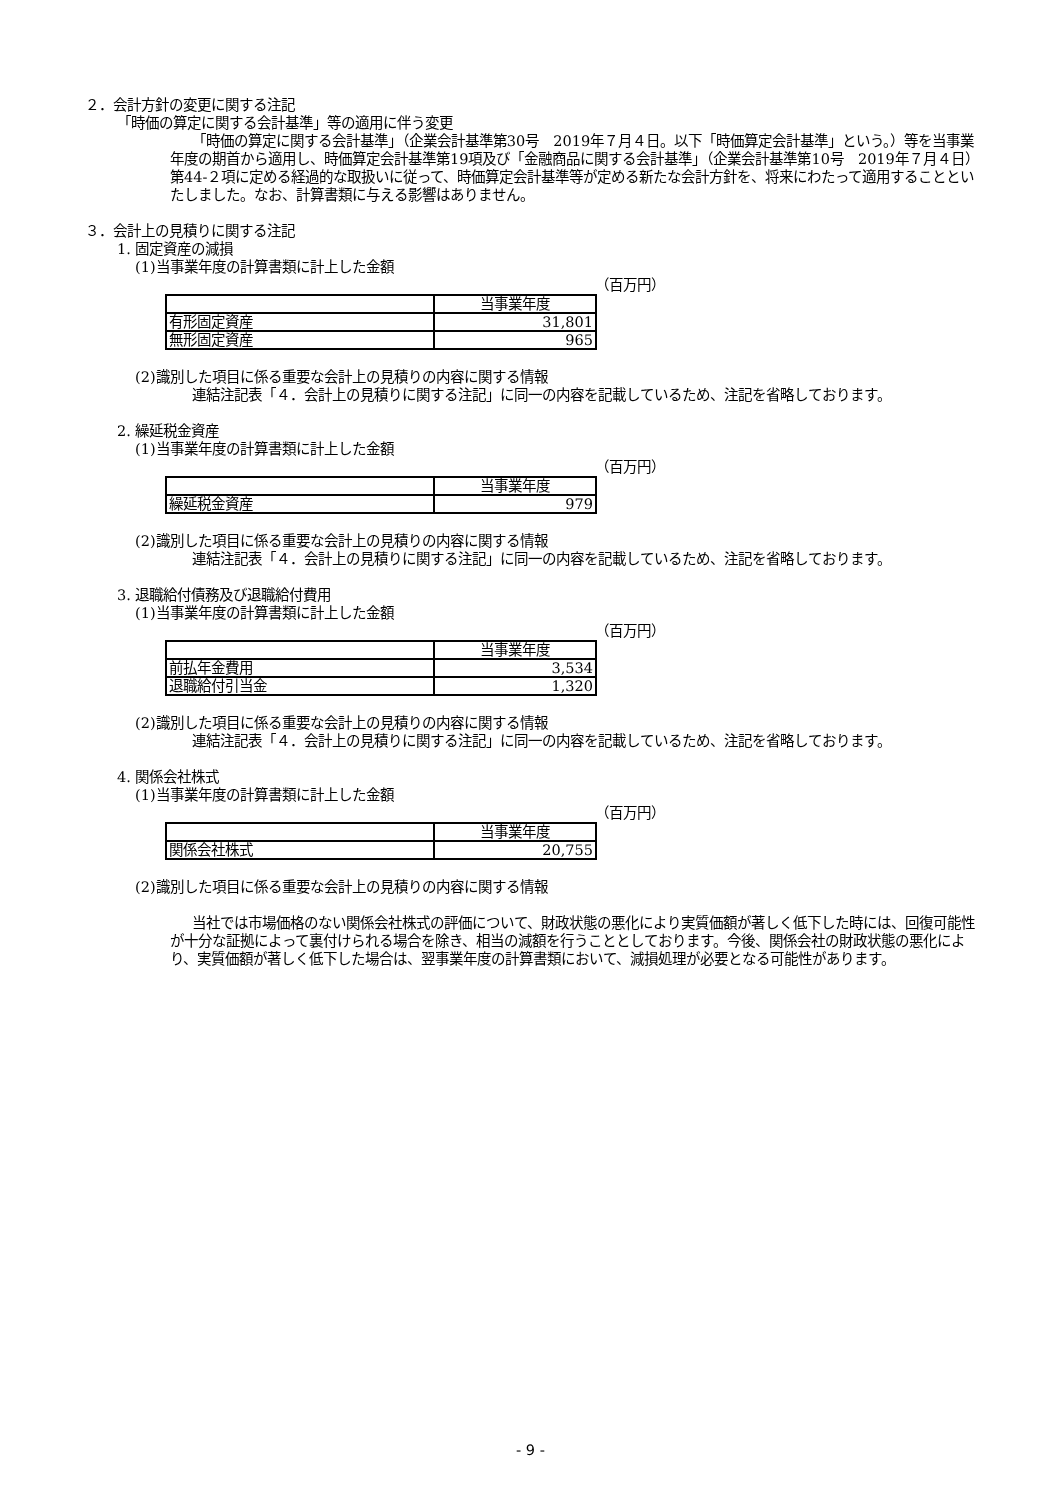２．会計方針の変更に関する注記
「時価の算定に関する会計基準」等の適用に伴う変更
「時価の算定に関する会計基準」（企業会計基準第30号　2019年７月４日。以下「時価算定会計基準」という。）等を当事業年度の期首から適用し、時価算定会計基準第19項及び「金融商品に関する会計基準」（企業会計基準第10号　2019年７月４日）第44-２項に定める経過的な取扱いに従って、時価算定会計基準等が定める新たな会計方針を、将来にわたって適用することといたしました。なお、計算書類に与える影響はありません。
３．会計上の見積りに関する注記
1. 固定資産の減損
(1)当事業年度の計算書類に計上した金額
（百万円）
| | 当事業年度 |
| 有形固定資産 | 31,801 |
| 無形固定資産 | 965 |
(2)識別した項目に係る重要な会計上の見積りの内容に関する情報
連結注記表「４．会計上の見積りに関する注記」に同一の内容を記載しているため、注記を省略しております。
2. 繰延税金資産
(1)当事業年度の計算書類に計上した金額
（百万円）
| | 当事業年度 |
| 繰延税金資産 | 979 |
(2)識別した項目に係る重要な会計上の見積りの内容に関する情報
連結注記表「４．会計上の見積りに関する注記」に同一の内容を記載しているため、注記を省略しております。
3. 退職給付債務及び退職給付費用
(1)当事業年度の計算書類に計上した金額
（百万円）
| | 当事業年度 |
| 前払年金費用 | 3,534 |
| 退職給付引当金 | 1,320 |
(2)識別した項目に係る重要な会計上の見積りの内容に関する情報
連結注記表「４．会計上の見積りに関する注記」に同一の内容を記載しているため、注記を省略しております。
4. 関係会社株式
(1)当事業年度の計算書類に計上した金額
（百万円）
| | 当事業年度 |
| 関係会社株式 | 20,755 |
(2)識別した項目に係る重要な会計上の見積りの内容に関する情報
当社では市場価格のない関係会社株式の評価について、財政状態の悪化により実質価額が著しく低下した時には、回復可能性が十分な証拠によって裏付けられる場合を除き、相当の減額を行うこととしております。今後、関係会社の財政状態の悪化により、実質価額が著しく低下した場合は、翌事業年度の計算書類において、減損処理が必要となる可能性があります。
- 9 -